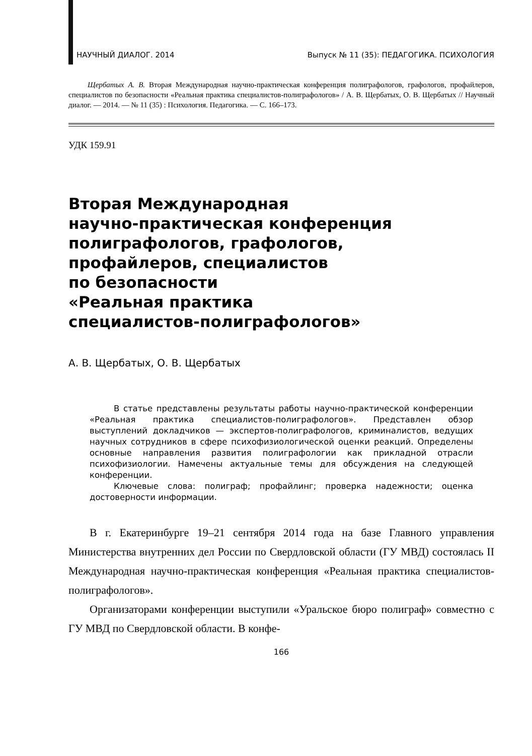НАУЧНЫЙ ДИАЛОГ. 2014 Выпуск № 11 (35): ПЕДАГОГИКА. ПСИХОЛОГИЯ
Щербатых А. В. Вторая Международная научно-практическая конференция полиграфологов, графологов, профайлеров, специалистов по безопасности «Реальная практика специалистов-полиграфологов» / А. В. Щербатых, О. В. Щербатых // Научный диалог. — 2014. — № 11 (35) : Психология. Педагогика. — С. 166–173.
УДК 159.91
Вторая Международная
научно-практическая конференция
полиграфологов, графологов,
профайлеров, специалистов
по безопасности
«Реальная практика
специалистов-полиграфологов»
А. В. Щербатых, О. В. Щербатых
В статье представлены результаты работы научно-практической конференции «Реальная практика специалистов-полиграфологов». Представлен обзор выступлений докладчиков — экспертов-полиграфологов, криминалистов, ведущих научных сотрудников в сфере психофизиологической оценки реакций. Определены основные направления развития полиграфологии как прикладной отрасли психофизиологии. Намечены актуальные темы для обсуждения на следующей конференции.
Ключевые слова: полиграф; профайлинг; проверка надежности; оценка достоверности информации.
В г. Екатеринбурге 19–21 сентября 2014 года на базе Главного управления Министерства внутренних дел России по Свердловской области (ГУ МВД) состоялась II Международная научно-практическая конференция «Реальная практика специалистов-полиграфологов».
Организаторами конференции выступили «Уральское бюро полиграф» совместно с ГУ МВД по Свердловской области. В конфе-
166